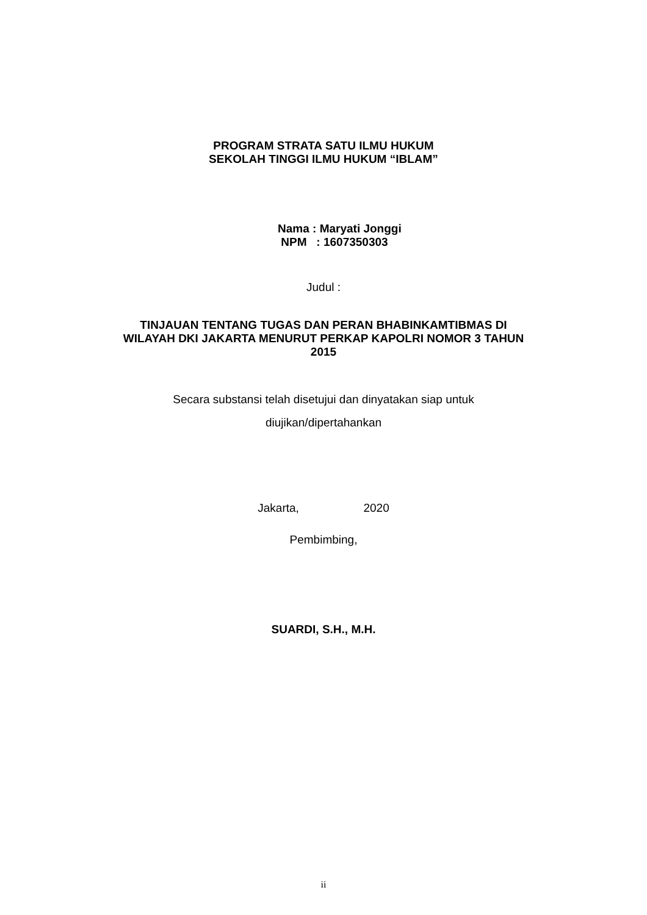PROGRAM STRATA SATU ILMU HUKUM
SEKOLAH TINGGI ILMU HUKUM “IBLAM”
Nama : Maryati Jonggi
NPM : 1607350303
Judul :
TINJAUAN TENTANG TUGAS DAN PERAN BHABINKAMTIBMAS DI WILAYAH DKI JAKARTA MENURUT PERKAP KAPOLRI NOMOR 3 TAHUN 2015
Secara substansi telah disetujui dan dinyatakan siap untuk
diujikan/dipertahankan
Jakarta, 2020
Pembimbing,
SUARDI, S.H., M.H.
ii